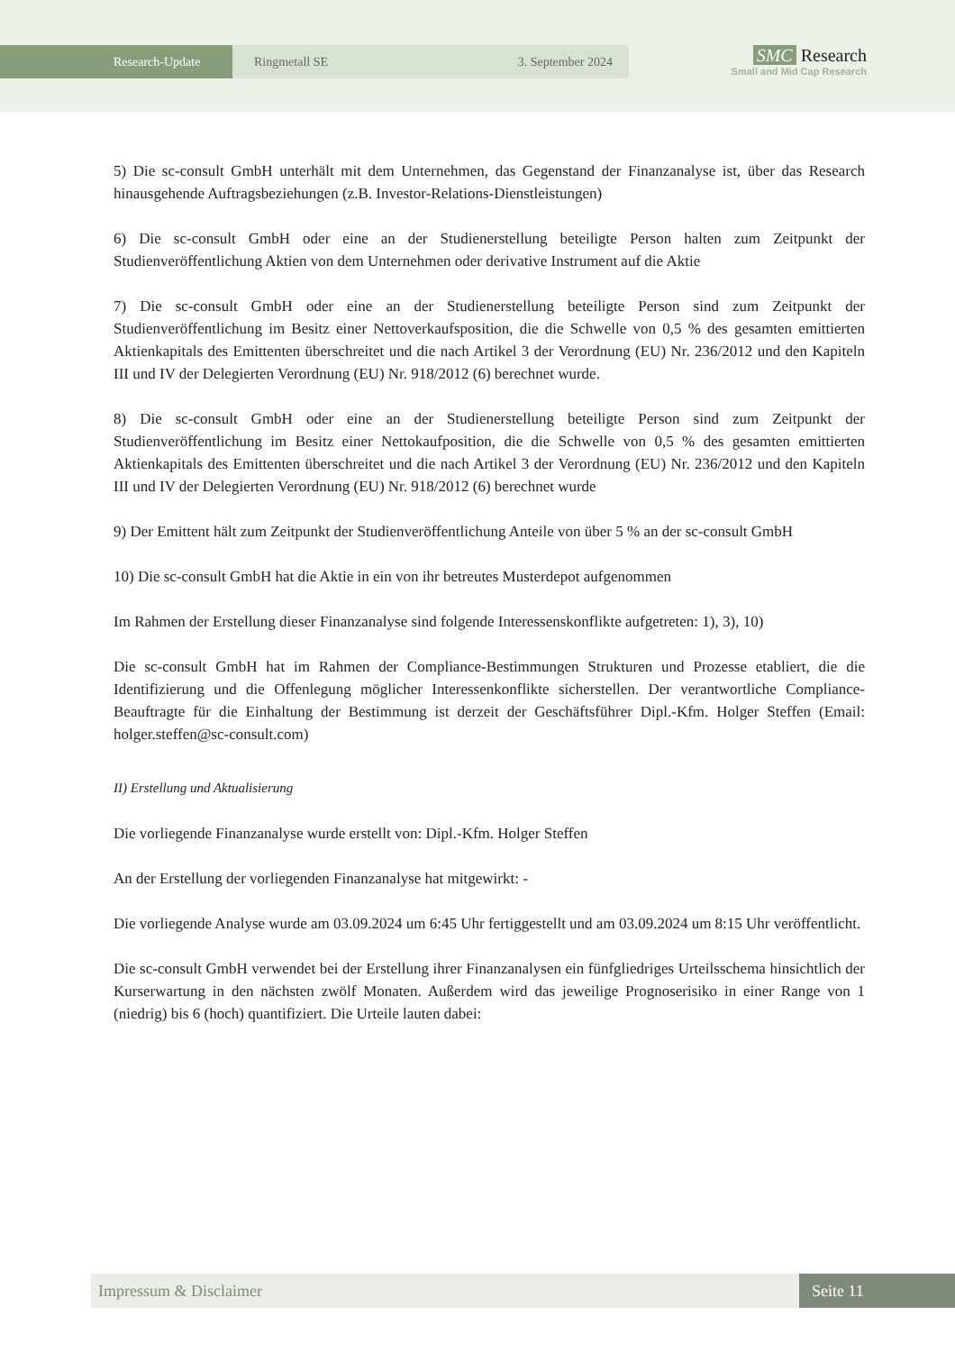Research-Update Ringmetall SE 3. September 2024
SMC Research
Small and Mid Cap Research
5) Die sc-consult GmbH unterhält mit dem Unternehmen, das Gegenstand der Finanzanalyse ist, über das Research hinausgehende Auftragsbeziehungen (z.B. Investor-Relations-Dienstleistungen)
6) Die sc-consult GmbH oder eine an der Studienerstellung beteiligte Person halten zum Zeitpunkt der Studienveröffentlichung Aktien von dem Unternehmen oder derivative Instrument auf die Aktie
7) Die sc-consult GmbH oder eine an der Studienerstellung beteiligte Person sind zum Zeitpunkt der Studienveröffentlichung im Besitz einer Nettoverkaufsposition, die die Schwelle von 0,5 % des gesamten emittierten Aktienkapitals des Emittenten überschreitet und die nach Artikel 3 der Verordnung (EU) Nr. 236/2012 und den Kapiteln III und IV der Delegierten Verordnung (EU) Nr. 918/2012 (6) berechnet wurde.
8) Die sc-consult GmbH oder eine an der Studienerstellung beteiligte Person sind zum Zeitpunkt der Studienveröffentlichung im Besitz einer Nettokaufposition, die die Schwelle von 0,5 % des gesamten emittierten Aktienkapitals des Emittenten überschreitet und die nach Artikel 3 der Verordnung (EU) Nr. 236/2012 und den Kapiteln III und IV der Delegierten Verordnung (EU) Nr. 918/2012 (6) berechnet wurde
9) Der Emittent hält zum Zeitpunkt der Studienveröffentlichung Anteile von über 5 % an der sc-consult GmbH
10) Die sc-consult GmbH hat die Aktie in ein von ihr betreutes Musterdepot aufgenommen
Im Rahmen der Erstellung dieser Finanzanalyse sind folgende Interessenskonflikte aufgetreten: 1), 3), 10)
Die sc-consult GmbH hat im Rahmen der Compliance-Bestimmungen Strukturen und Prozesse etabliert, die die Identifizierung und die Offenlegung möglicher Interessenkonflikte sicherstellen. Der verantwortliche Compliance-Beauftragte für die Einhaltung der Bestimmung ist derzeit der Geschäftsführer Dipl.-Kfm. Holger Steffen (Email: holger.steffen@sc-consult.com)
II) Erstellung und Aktualisierung
Die vorliegende Finanzanalyse wurde erstellt von: Dipl.-Kfm. Holger Steffen
An der Erstellung der vorliegenden Finanzanalyse hat mitgewirkt: -
Die vorliegende Analyse wurde am 03.09.2024 um 6:45 Uhr fertiggestellt und am 03.09.2024 um 8:15 Uhr veröffentlicht.
Die sc-consult GmbH verwendet bei der Erstellung ihrer Finanzanalysen ein fünfgliedriges Urteilsschema hinsichtlich der Kurserwartung in den nächsten zwölf Monaten. Außerdem wird das jeweilige Prognoserisiko in einer Range von 1 (niedrig) bis 6 (hoch) quantifiziert. Die Urteile lauten dabei:
Impressum & Disclaimer Seite 11